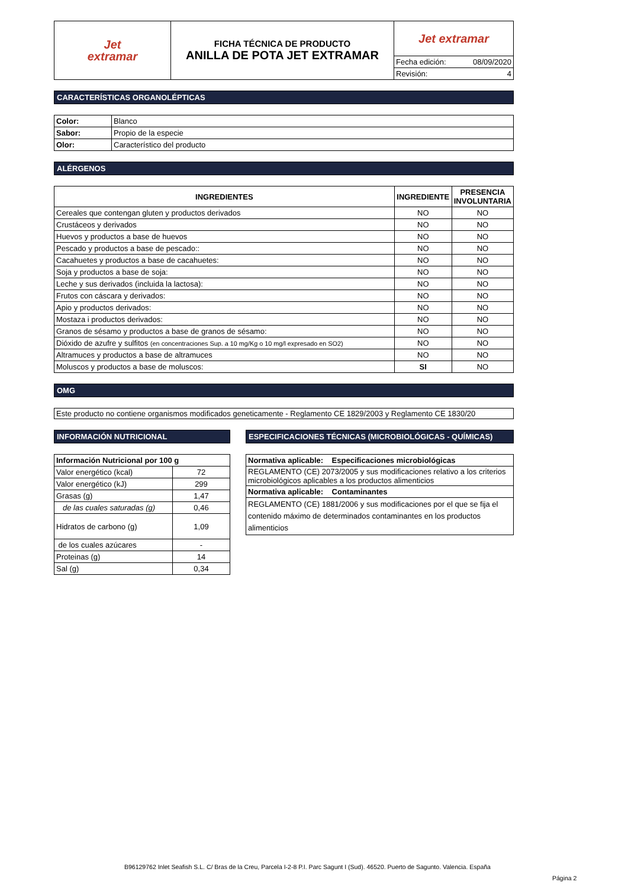| Jet extramar | FICHA TÉCNICA DE PRODUCTO ANILLA DE POTA JET EXTRAMAR | Jet extramar | |
| | | Fecha edición: | 08/09/2020 |
| | | Revisión: | 4 |
CARACTERÍSTICAS ORGANOLÉPTICAS
| Color: | Blanco |
| Sabor: | Propio de la especie |
| Olor: | Característico del producto |
ALÉRGENOS
| INGREDIENTES | INGREDIENTE | PRESENCIA INVOLUNTARIA |
| --- | --- | --- |
| Cereales que contengan gluten y productos derivados | NO | NO |
| Crustáceos y derivados | NO | NO |
| Huevos y productos a base de huevos | NO | NO |
| Pescado y productos a base de pescado:: | NO | NO |
| Cacahuetes y productos a base de cacahuetes: | NO | NO |
| Soja y productos a base de soja: | NO | NO |
| Leche y sus derivados (incluida la lactosa): | NO | NO |
| Frutos con cáscara y derivados: | NO | NO |
| Apio y productos derivados: | NO | NO |
| Mostaza i productos derivados: | NO | NO |
| Granos de sésamo y productos a base de granos de sésamo: | NO | NO |
| Dióxido de azufre y sulfitos (en concentraciones Sup. a 10 mg/Kg o 10 mg/l expresado en SO2) | NO | NO |
| Altramuces y productos a base de altramuces | NO | NO |
| Moluscos y productos a base de moluscos: | SI | NO |
OMG
Este producto no contiene organismos modificados geneticamente - Reglamento CE 1829/2003 y Reglamento CE 1830/20
INFORMACIÓN NUTRICIONAL
| Información Nutricional por 100 g | |
| Valor energético (kcal) | 72 |
| Valor energético (kJ) | 299 |
| Grasas (g) | 1,47 |
| de las cuales saturadas (g) | 0,46 |
| Hidratos de carbono (g) | 1,09 |
| de los cuales azúcares | - |
| Proteinas (g) | 14 |
| Sal (g) | 0,34 |
ESPECIFICACIONES TÉCNICAS (MICROBIOLÓGICAS - QUÍMICAS)
| Normativa aplicable: Especificaciones microbiológicas |
| REGLAMENTO (CE) 2073/2005 y sus modificaciones relativo a los criterios microbiológicos aplicables a los productos alimenticios |
| Normativa aplicable: Contaminantes |
| REGLAMENTO (CE) 1881/2006 y sus modificaciones por el que se fija el contenido máximo de determinados contaminantes en los productos alimenticios |
B96129762 Inlet Seafish S.L. C/ Bras de la Creu, Parcela I-2-8 P.I. Parc Sagunt I (Sud). 46520. Puerto de Sagunto. Valencia. España
Página 2